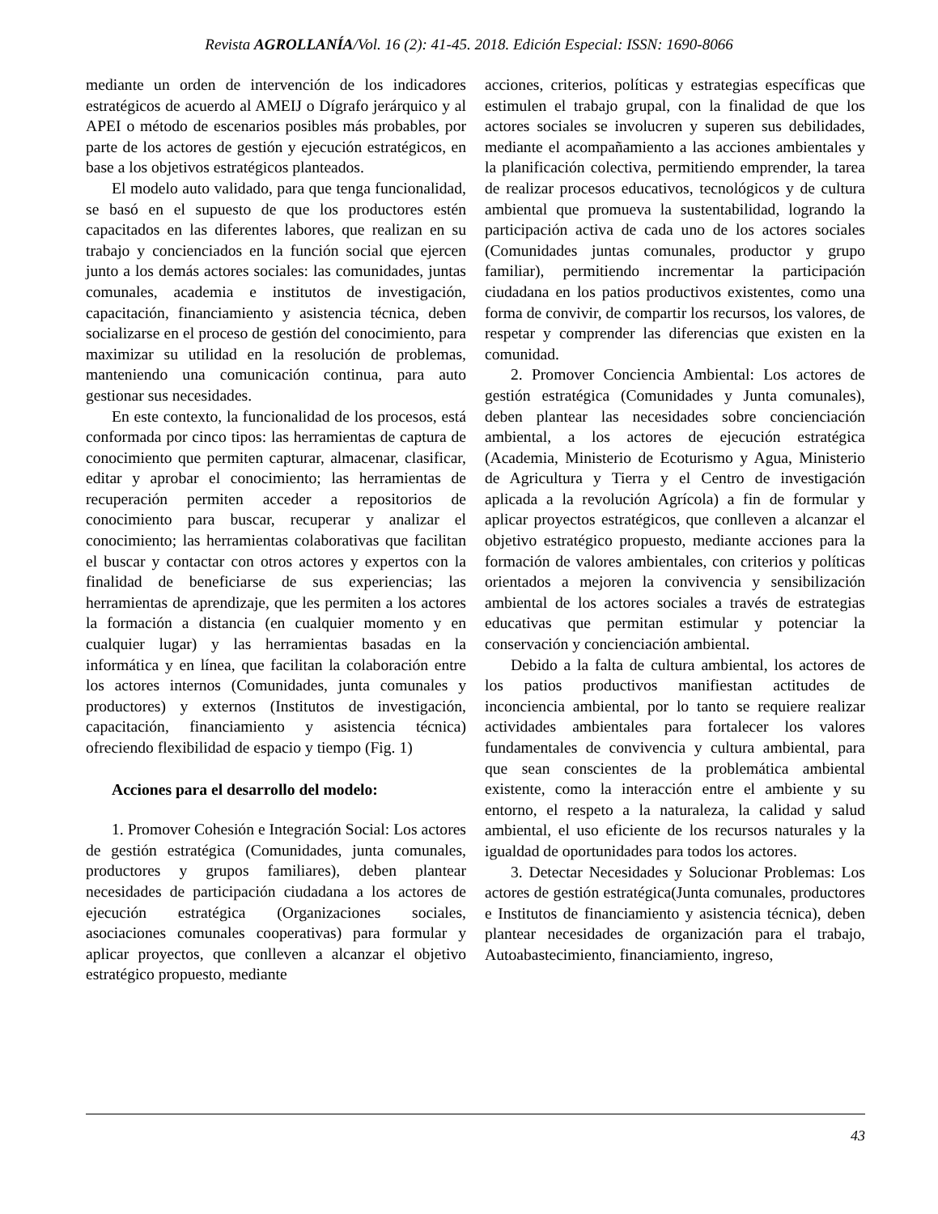Revista AGROLLANÍA/Vol. 16 (2): 41-45. 2018. Edición Especial: ISSN: 1690-8066
mediante un orden de intervención de los indicadores estratégicos de acuerdo al AMEIJ o Dígrafo jerárquico y al APEI o método de escenarios posibles más probables, por parte de los actores de gestión y ejecución estratégicos, en base a los objetivos estratégicos planteados.
El modelo auto validado, para que tenga funcionalidad, se basó en el supuesto de que los productores estén capacitados en las diferentes labores, que realizan en su trabajo y concienciados en la función social que ejercen junto a los demás actores sociales: las comunidades, juntas comunales, academia e institutos de investigación, capacitación, financiamiento y asistencia técnica, deben socializarse en el proceso de gestión del conocimiento, para maximizar su utilidad en la resolución de problemas, manteniendo una comunicación continua, para auto gestionar sus necesidades.
En este contexto, la funcionalidad de los procesos, está conformada por cinco tipos: las herramientas de captura de conocimiento que permiten capturar, almacenar, clasificar, editar y aprobar el conocimiento; las herramientas de recuperación permiten acceder a repositorios de conocimiento para buscar, recuperar y analizar el conocimiento; las herramientas colaborativas que facilitan el buscar y contactar con otros actores y expertos con la finalidad de beneficiarse de sus experiencias; las herramientas de aprendizaje, que les permiten a los actores la formación a distancia (en cualquier momento y en cualquier lugar) y las herramientas basadas en la informática y en línea, que facilitan la colaboración entre los actores internos (Comunidades, junta comunales y productores) y externos (Institutos de investigación, capacitación, financiamiento y asistencia técnica) ofreciendo flexibilidad de espacio y tiempo (Fig. 1)
Acciones para el desarrollo del modelo:
1. Promover Cohesión e Integración Social: Los actores de gestión estratégica (Comunidades, junta comunales, productores y grupos familiares), deben plantear necesidades de participación ciudadana a los actores de ejecución estratégica (Organizaciones sociales, asociaciones comunales cooperativas) para formular y aplicar proyectos, que conlleven a alcanzar el objetivo estratégico propuesto, mediante
acciones, criterios, políticas y estrategias específicas que estimulen el trabajo grupal, con la finalidad de que los actores sociales se involucren y superen sus debilidades, mediante el acompañamiento a las acciones ambientales y la planificación colectiva, permitiendo emprender, la tarea de realizar procesos educativos, tecnológicos y de cultura ambiental que promueva la sustentabilidad, logrando la participación activa de cada uno de los actores sociales (Comunidades juntas comunales, productor y grupo familiar), permitiendo incrementar la participación ciudadana en los patios productivos existentes, como una forma de convivir, de compartir los recursos, los valores, de respetar y comprender las diferencias que existen en la comunidad.
2. Promover Conciencia Ambiental: Los actores de gestión estratégica (Comunidades y Junta comunales), deben plantear las necesidades sobre concienciación ambiental, a los actores de ejecución estratégica (Academia, Ministerio de Ecoturismo y Agua, Ministerio de Agricultura y Tierra y el Centro de investigación aplicada a la revolución Agrícola) a fin de formular y aplicar proyectos estratégicos, que conlleven a alcanzar el objetivo estratégico propuesto, mediante acciones para la formación de valores ambientales, con criterios y políticas orientados a mejoren la convivencia y sensibilización ambiental de los actores sociales a través de estrategias educativas que permitan estimular y potenciar la conservación y concienciación ambiental.
Debido a la falta de cultura ambiental, los actores de los patios productivos manifiestan actitudes de inconciencia ambiental, por lo tanto se requiere realizar actividades ambientales para fortalecer los valores fundamentales de convivencia y cultura ambiental, para que sean conscientes de la problemática ambiental existente, como la interacción entre el ambiente y su entorno, el respeto a la naturaleza, la calidad y salud ambiental, el uso eficiente de los recursos naturales y la igualdad de oportunidades para todos los actores.
3. Detectar Necesidades y Solucionar Problemas: Los actores de gestión estratégica(Junta comunales, productores e Institutos de financiamiento y asistencia técnica), deben plantear necesidades de organización para el trabajo, Autoabastecimiento, financiamiento, ingreso,
43